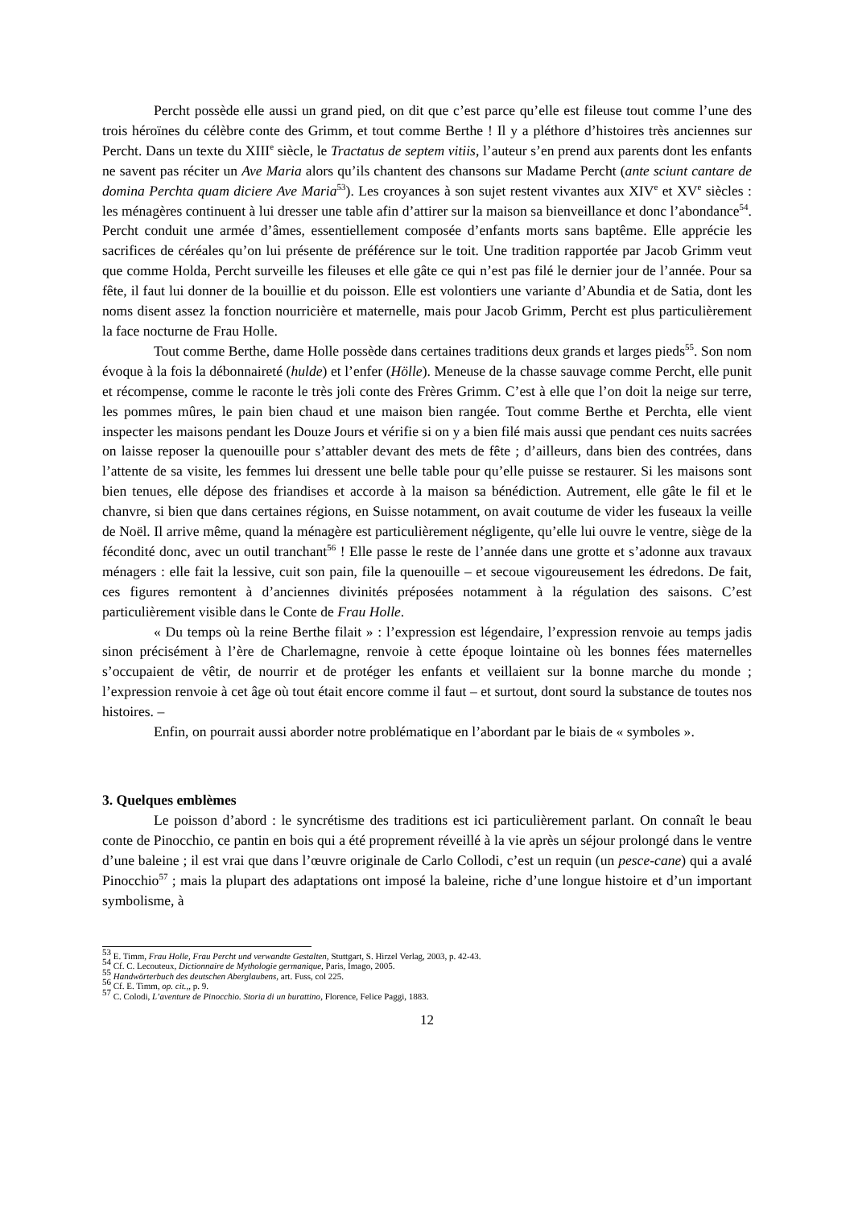Percht possède elle aussi un grand pied, on dit que c’est parce qu’elle est fileuse tout comme l’une des trois héroïnes du célèbre conte des Grimm, et tout comme Berthe ! Il y a pléthore d’histoires très anciennes sur Percht. Dans un texte du XIII<sup>e</sup> siècle, le Tractatus de septem vitiis, l’auteur s’en prend aux parents dont les enfants ne savent pas réciter un Ave Maria alors qu’ils chantent des chansons sur Madame Percht (ante sciunt cantare de domina Perchta quam diciere Ave Maria<sup>53</sup>). Les croyances à son sujet restent vivantes aux XIV<sup>e</sup> et XV<sup>e</sup> siècles : les ménagères continuent à lui dresser une table afin d’attirer sur la maison sa bienveillance et donc l’abondance<sup>54</sup>. Percht conduit une armée d’âmes, essentiellement composée d’enfants morts sans baptême. Elle apprécie les sacrifices de céréales qu’on lui présente de préférence sur le toit. Une tradition rapportée par Jacob Grimm veut que comme Holda, Percht surveille les fileuses et elle gâte ce qui n’est pas filé le dernier jour de l’année. Pour sa fête, il faut lui donner de la bouillie et du poisson. Elle est volontiers une variante d’Abundia et de Satia, dont les noms disent assez la fonction nourricière et maternelle, mais pour Jacob Grimm, Percht est plus particulièrement la face nocturne de Frau Holle.
Tout comme Berthe, dame Holle possède dans certaines traditions deux grands et larges pieds<sup>55</sup>. Son nom évoque à la fois la débonnaireté (hulde) et l’enfer (Hölle). Meneuse de la chasse sauvage comme Percht, elle punit et récompense, comme le raconte le très joli conte des Frères Grimm. C’est à elle que l’on doit la neige sur terre, les pommes mûres, le pain bien chaud et une maison bien rangée. Tout comme Berthe et Perchta, elle vient inspecter les maisons pendant les Douze Jours et vérifie si on y a bien filé mais aussi que pendant ces nuits sacrées on laisse reposer la quenouille pour s’attabler devant des mets de fête ; d’ailleurs, dans bien des contrées, dans l’attente de sa visite, les femmes lui dressent une belle table pour qu’elle puisse se restaurer. Si les maisons sont bien tenues, elle dépose des friandises et accorde à la maison sa bénédiction. Autrement, elle gâte le fil et le chanvre, si bien que dans certaines régions, en Suisse notamment, on avait coutume de vider les fuseaux la veille de Noël. Il arrive même, quand la ménagère est particulièrement négligente, qu’elle lui ouvre le ventre, siège de la fécondité donc, avec un outil tranchant<sup>56</sup> ! Elle passe le reste de l’année dans une grotte et s’adonne aux travaux ménagers : elle fait la lessive, cuit son pain, file la quenouille – et secoue vigoureusement les édredons. De fait, ces figures remontent à d’anciennes divinités préposées notamment à la régulation des saisons. C’est particulièrement visible dans le Conte de Frau Holle.
« Du temps où la reine Berthe filait » : l’expression est légendaire, l’expression renvoie au temps jadis sinon précisément à l’ère de Charlemagne, renvoie à cette époque lointaine où les bonnes fées maternelles s’occupaient de vêtir, de nourrir et de protéger les enfants et veillaient sur la bonne marche du monde ; l’expression renvoie à cet âge où tout était encore comme il faut – et surtout, dont sourd la substance de toutes nos histoires. –
Enfin, on pourrait aussi aborder notre problématique en l’abordant par le biais de « symboles ».
3. Quelques emblèmes
Le poisson d’abord : le syncrétisme des traditions est ici particulièrement parlant. On connaît le beau conte de Pinocchio, ce pantin en bois qui a été proprement réveillé à la vie après un séjour prolongé dans le ventre d’une baleine ; il est vrai que dans l’œuvre originale de Carlo Collodi, c’est un requin (un pesce-cane) qui a avalé Pinocchio<sup>57</sup> ; mais la plupart des adaptations ont imposé la baleine, riche d’une longue histoire et d’un important symbolisme, à
<sup>53</sup> E. Timm, Frau Holle, Frau Percht und verwandte Gestalten, Stuttgart, S. Hirzel Verlag, 2003, p. 42-43.
<sup>54</sup> Cf. C. Lecouteux, Dictionnaire de Mythologie germanique, Paris, Imago, 2005.
<sup>55</sup> Handwörterbuch des deutschen Aberglaubens, art. Fuss, col 225.
<sup>56</sup> Cf. E. Timm, op. cit.,, p. 9.
<sup>57</sup> C. Colodi, L’aventure de Pinocchio. Storia di un burattino, Florence, Felice Paggi, 1883.
12